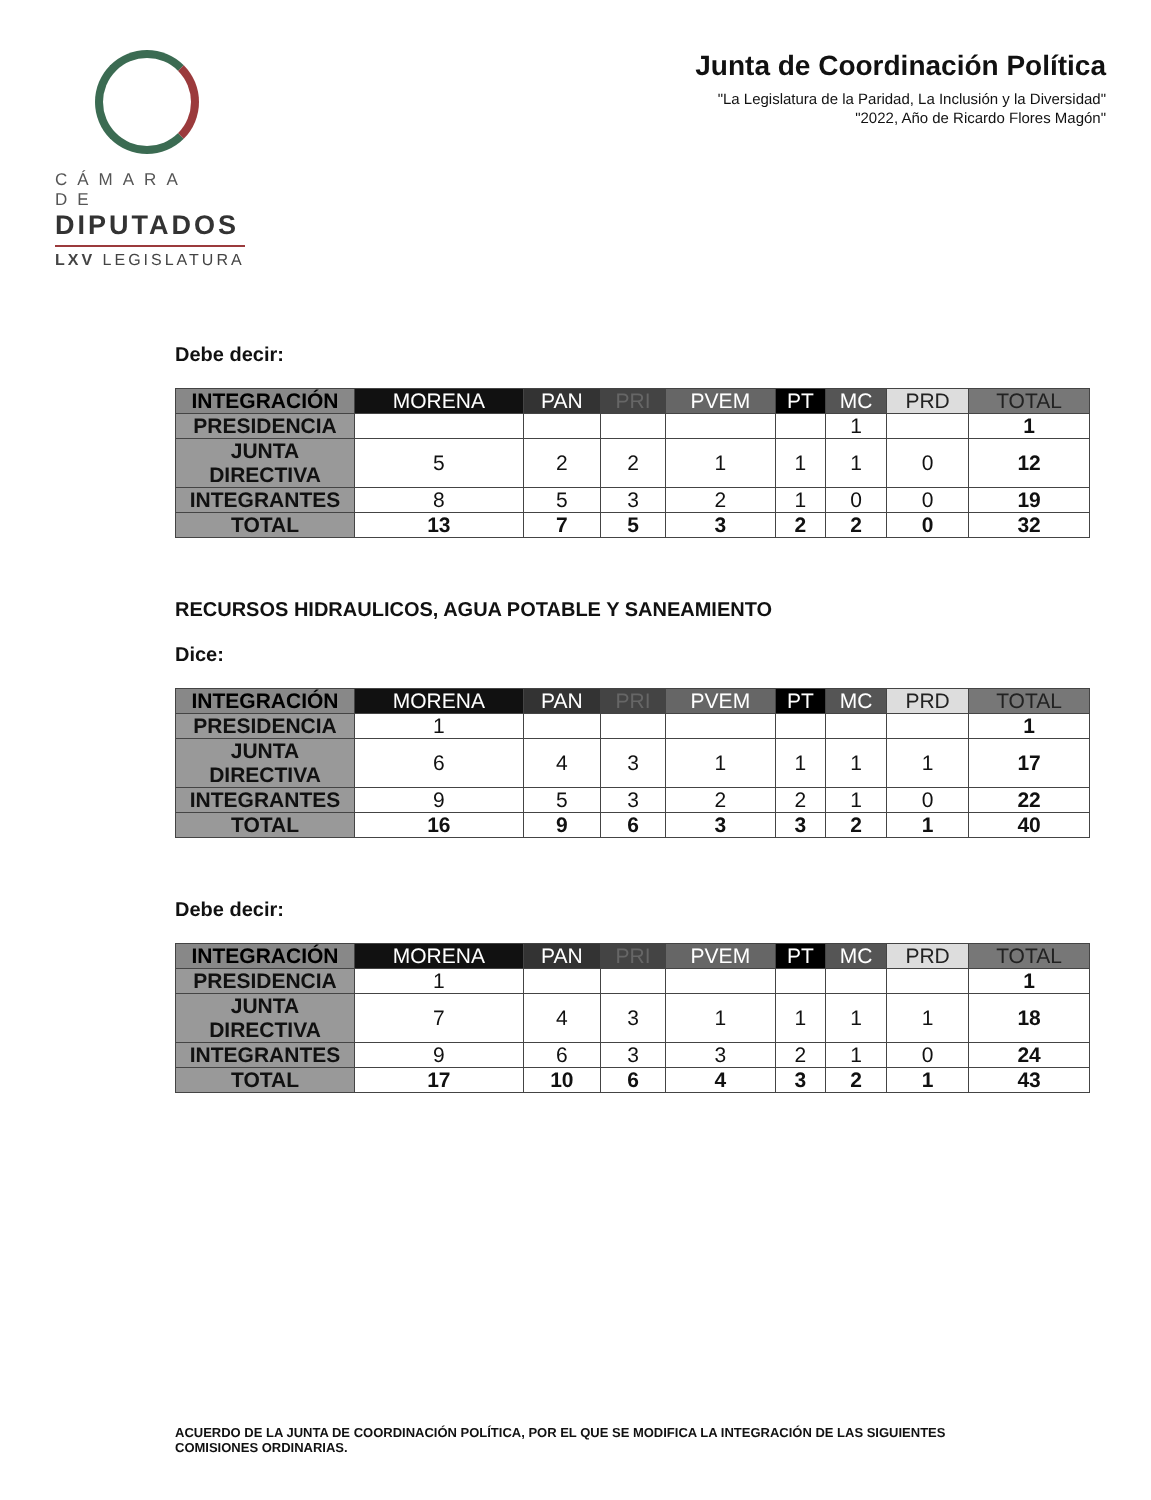CÁMARA DE
DIPUTADOS
LXV LEGISLATURA
Junta de Coordinación Política
"La Legislatura de la Paridad, La Inclusión y la Diversidad"
"2022, Año de Ricardo Flores Magón"
Debe decir:
| INTEGRACIÓN | MORENA | PAN | PRI | PVEM | PT | MC | PRD | TOTAL |
| --- | --- | --- | --- | --- | --- | --- | --- | --- |
| PRESIDENCIA | | | | | | 1 | | 1 |
| JUNTA DIRECTIVA | 5 | 2 | 2 | 1 | 1 | 1 | 0 | 12 |
| INTEGRANTES | 8 | 5 | 3 | 2 | 1 | 0 | 0 | 19 |
| TOTAL | 13 | 7 | 5 | 3 | 2 | 2 | 0 | 32 |
RECURSOS HIDRAULICOS, AGUA POTABLE Y SANEAMIENTO
Dice:
| INTEGRACIÓN | MORENA | PAN | PRI | PVEM | PT | MC | PRD | TOTAL |
| --- | --- | --- | --- | --- | --- | --- | --- | --- |
| PRESIDENCIA | 1 | | | | | | | 1 |
| JUNTA DIRECTIVA | 6 | 4 | 3 | 1 | 1 | 1 | 1 | 17 |
| INTEGRANTES | 9 | 5 | 3 | 2 | 2 | 1 | 0 | 22 |
| TOTAL | 16 | 9 | 6 | 3 | 3 | 2 | 1 | 40 |
Debe decir:
| INTEGRACIÓN | MORENA | PAN | PRI | PVEM | PT | MC | PRD | TOTAL |
| --- | --- | --- | --- | --- | --- | --- | --- | --- |
| PRESIDENCIA | 1 | | | | | | | 1 |
| JUNTA DIRECTIVA | 7 | 4 | 3 | 1 | 1 | 1 | 1 | 18 |
| INTEGRANTES | 9 | 6 | 3 | 3 | 2 | 1 | 0 | 24 |
| TOTAL | 17 | 10 | 6 | 4 | 3 | 2 | 1 | 43 |
ACUERDO DE LA JUNTA DE COORDINACIÓN POLÍTICA, POR EL QUE SE MODIFICA LA INTEGRACIÓN DE LAS SIGUIENTES COMISIONES ORDINARIAS.